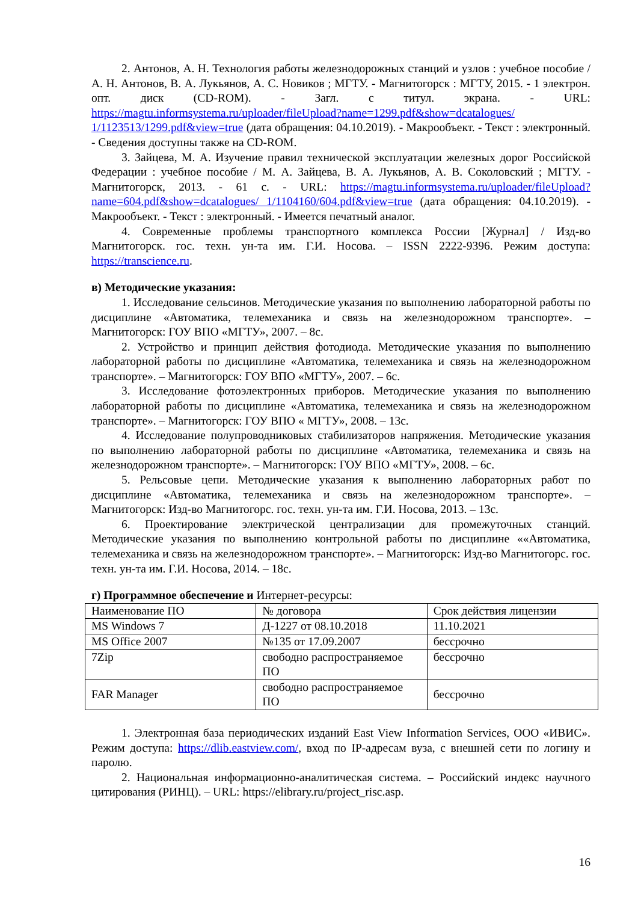2. Антонов, А. Н. Технология работы железнодорожных станций и узлов : учебное пособие / А. Н. Антонов, В. А. Лукьянов, А. С. Новиков ; МГТУ. - Магнитогорск : МГТУ, 2015. - 1 электрон. опт. диск (CD-ROM). - Загл. с титул. экрана. - URL: https://magtu.informsystema.ru/uploader/fileUpload?name=1299.pdf&show=dcatalogues/ 1/1123513/1299.pdf&view=true (дата обращения: 04.10.2019). - Макрообъект. - Текст : электронный. - Сведения доступны также на CD-ROM.
3. Зайцева, М. А. Изучение правил технической эксплуатации железных дорог Российской Федерации : учебное пособие / М. А. Зайцева, В. А. Лукьянов, А. В. Соколовский ; МГТУ. - Магнитогорск, 2013. - 61 с. - URL: https://magtu.informsystema.ru/uploader/fileUpload?name=604.pdf&show=dcatalogues/ 1/1104160/604.pdf&view=true (дата обращения: 04.10.2019). - Макрообъект. - Текст : электронный. - Имеется печатный аналог.
4. Современные проблемы транспортного комплекса России [Журнал] / Изд-во Магнитогорск. гос. техн. ун-та им. Г.И. Носова. – ISSN 2222-9396. Режим доступа: https://transcience.ru.
в) Методические указания:
1. Исследование сельсинов. Методические указания по выполнению лабораторной работы по дисциплине «Автоматика, телемеханика и связь на железнодорожном транспорте». – Магнитогорск: ГОУ ВПО «МГТУ», 2007. – 8с.
2. Устройство и принцип действия фотодиода. Методические указания по выполнению лабораторной работы по дисциплине «Автоматика, телемеханика и связь на железнодорожном транспорте». – Магнитогорск: ГОУ ВПО «МГТУ», 2007. – 6с.
3. Исследование фотоэлектронных приборов. Методические указания по выполнению лабораторной работы по дисциплине «Автоматика, телемеханика и связь на железнодорожном транспорте». – Магнитогорск: ГОУ ВПО « МГТУ», 2008. – 13с.
4. Исследование полупроводниковых стабилизаторов напряжения. Методические указания по выполнению лабораторной работы по дисциплине «Автоматика, телемеханика и связь на железнодорожном транспорте». – Магнитогорск: ГОУ ВПО «МГТУ», 2008. – 6с.
5. Рельсовые цепи. Методические указания к выполнению лабораторных работ по дисциплине «Автоматика, телемеханика и связь на железнодорожном транспорте». – Магнитогорск: Изд-во Магнитогорс. гос. техн. ун-та им. Г.И. Носова, 2013. – 13с.
6. Проектирование электрической централизации для промежуточных станций. Методические указания по выполнению контрольной работы по дисциплине ««Автоматика, телемеханика и связь на железнодорожном транспорте». – Магнитогорск: Изд-во Магнитогорс. гос. техн. ун-та им. Г.И. Носова, 2014. – 18с.
г) Программное обеспечение и Интернет-ресурсы:
| Наименование ПО | № договора | Срок действия лицензии |
| MS Windows 7 | Д-1227 от 08.10.2018 | 11.10.2021 |
| MS Office 2007 | №135 от 17.09.2007 | бессрочно |
| 7Zip | свободно распространяемое ПО | бессрочно |
| FAR Manager | свободно распространяемое ПО | бессрочно |
1. Электронная база периодических изданий East View Information Services, ООО «ИВИС». Режим доступа: https://dlib.eastview.com/, вход по IP-адресам вуза, с внешней сети по логину и паролю.
2. Национальная информационно-аналитическая система. – Российский индекс научного цитирования (РИНЦ). – URL: https://elibrary.ru/project_risc.asp.
16